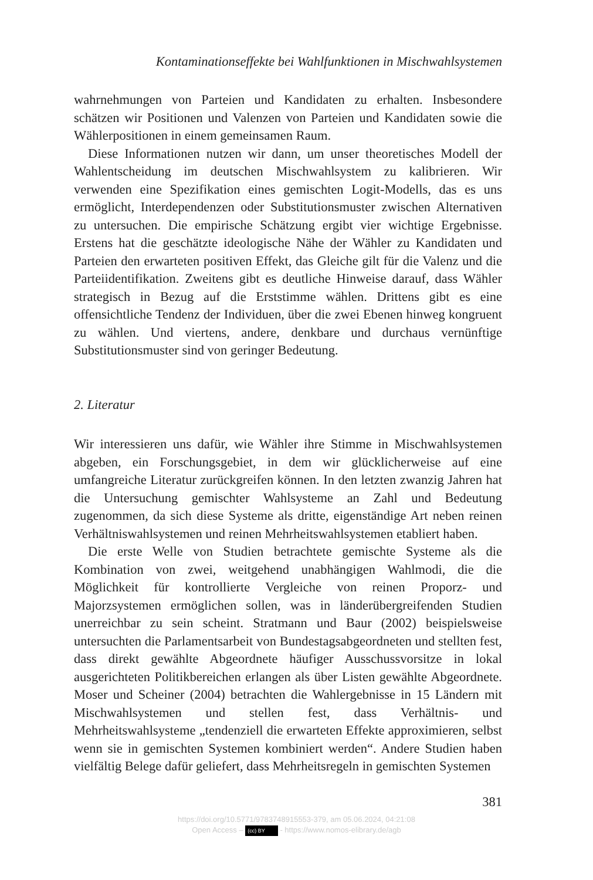Kontaminationseffekte bei Wahlfunktionen in Mischwahlsystemen
wahrnehmungen von Parteien und Kandidaten zu erhalten. Insbesondere schätzen wir Positionen und Valenzen von Parteien und Kandidaten sowie die Wählerpositionen in einem gemeinsamen Raum.
Diese Informationen nutzen wir dann, um unser theoretisches Modell der Wahlentscheidung im deutschen Mischwahlsystem zu kalibrieren. Wir verwenden eine Spezifikation eines gemischten Logit-Modells, das es uns ermöglicht, Interdependenzen oder Substitutionsmuster zwischen Alternativen zu untersuchen. Die empirische Schätzung ergibt vier wichtige Ergebnisse. Erstens hat die geschätzte ideologische Nähe der Wähler zu Kandidaten und Parteien den erwarteten positiven Effekt, das Gleiche gilt für die Valenz und die Parteiidentifikation. Zweitens gibt es deutliche Hinweise darauf, dass Wähler strategisch in Bezug auf die Erststimme wählen. Drittens gibt es eine offensichtliche Tendenz der Individuen, über die zwei Ebenen hinweg kongruent zu wählen. Und viertens, andere, denkbare und durchaus vernünftige Substitutionsmuster sind von geringer Bedeutung.
2. Literatur
Wir interessieren uns dafür, wie Wähler ihre Stimme in Mischwahlsystemen abgeben, ein Forschungsgebiet, in dem wir glücklicherweise auf eine umfangreiche Literatur zurückgreifen können. In den letzten zwanzig Jahren hat die Untersuchung gemischter Wahlsysteme an Zahl und Bedeutung zugenommen, da sich diese Systeme als dritte, eigenständige Art neben reinen Verhältniswahlsystemen und reinen Mehrheitswahlsystemen etabliert haben.
Die erste Welle von Studien betrachtete gemischte Systeme als die Kombination von zwei, weitgehend unabhängigen Wahlmodi, die die Möglichkeit für kontrollierte Vergleiche von reinen Proporz- und Majorzsystemen ermöglichen sollen, was in länderübergreifenden Studien unerreichbar zu sein scheint. Stratmann und Baur (2002) beispielsweise untersuchten die Parlamentsarbeit von Bundestagsabgeordneten und stellten fest, dass direkt gewählte Abgeordnete häufiger Ausschussvorsitze in lokal ausgerichteten Politikbereichen erlangen als über Listen gewählte Abgeordnete. Moser und Scheiner (2004) betrachten die Wahlergebnisse in 15 Ländern mit Mischwahlsystemen und stellen fest, dass Verhältnis- und Mehrheitswahlsysteme „tendenziell die erwarteten Effekte approximieren, selbst wenn sie in gemischten Systemen kombiniert werden“. Andere Studien haben vielfältig Belege dafür geliefert, dass Mehrheitsregeln in gemischten Systemen
381
https://doi.org/10.5771/9783748915553-379, am 05.06.2024, 04:21:08
Open Access – (cc) BY - https://www.nomos-elibrary.de/agb